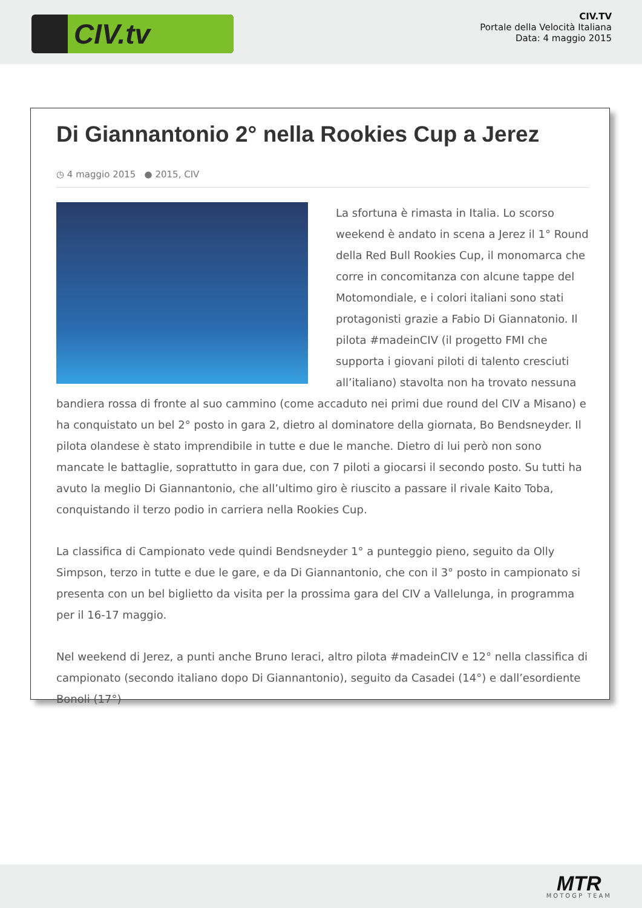CIV.tv
CIV.TV
Portale della Velocità Italiana
Data: 4 maggio 2015
Di Giannantonio 2° nella Rookies Cup a Jerez
◷ 4 maggio 2015 ● 2015, CIV
La sfortuna è rimasta in Italia. Lo scorso weekend è andato in scena a Jerez il 1° Round della Red Bull Rookies Cup, il monomarca che corre in concomitanza con alcune tappe del Motomondiale, e i colori italiani sono stati protagonisti grazie a Fabio Di Giannatonio. Il pilota #madeinCIV (il progetto FMI che supporta i giovani piloti di talento cresciuti all’italiano) stavolta non ha trovato nessuna bandiera rossa di fronte al suo cammino (come accaduto nei primi due round del CIV a Misano) e ha conquistato un bel 2° posto in gara 2, dietro al dominatore della giornata, Bo Bendsneyder. Il pilota olandese è stato imprendibile in tutte e due le manche. Dietro di lui però non sono mancate le battaglie, soprattutto in gara due, con 7 piloti a giocarsi il secondo posto. Su tutti ha avuto la meglio Di Giannantonio, che all’ultimo giro è riuscito a passare il rivale Kaito Toba, conquistando il terzo podio in carriera nella Rookies Cup.
La classifica di Campionato vede quindi Bendsneyder 1° a punteggio pieno, seguito da Olly Simpson, terzo in tutte e due le gare, e da Di Giannantonio, che con il 3° posto in campionato si presenta con un bel biglietto da visita per la prossima gara del CIV a Vallelunga, in programma per il 16-17 maggio.
Nel weekend di Jerez, a punti anche Bruno Ieraci, altro pilota #madeinCIV e 12° nella classifica di campionato (secondo italiano dopo Di Giannantonio), seguito da Casadei (14°) e dall’esordiente Bonoli (17°)
MTR
MOTOGP TEAM